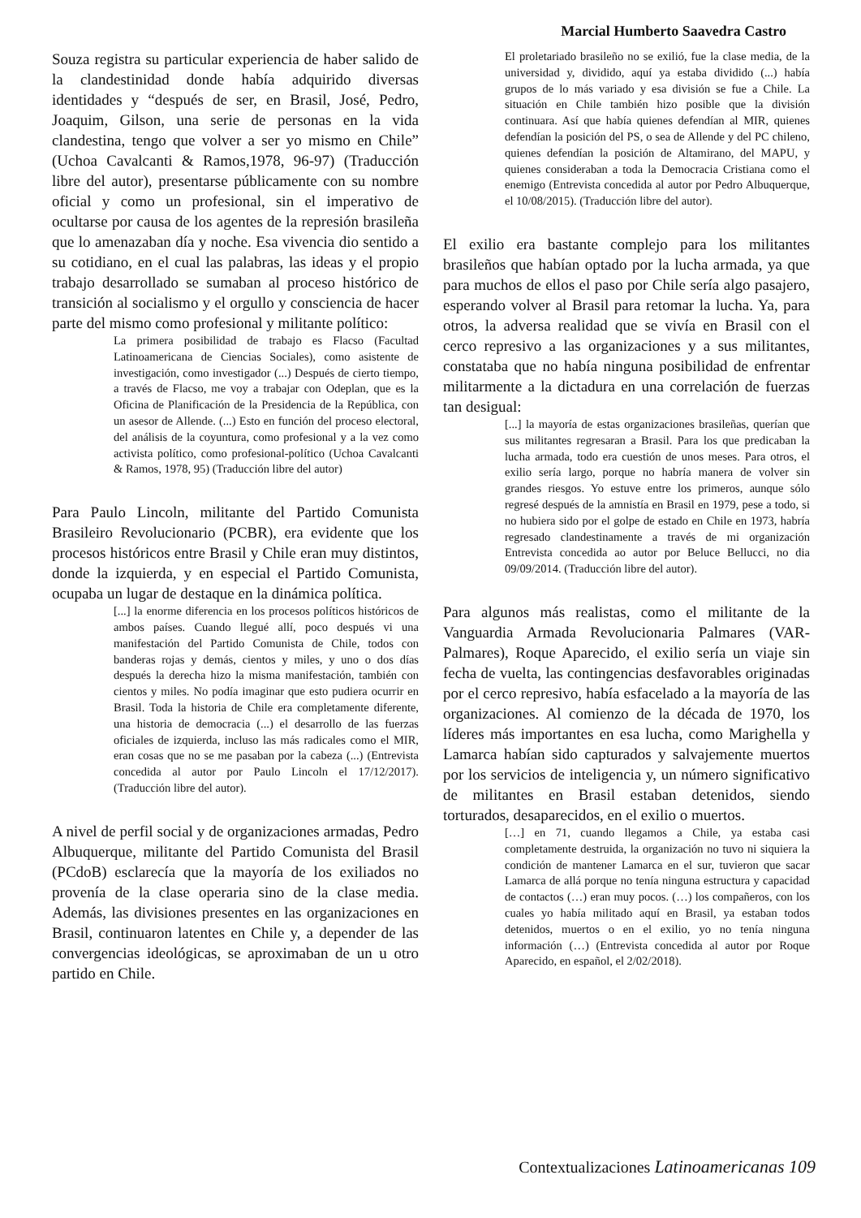Marcial Humberto Saavedra Castro
Souza registra su particular experiencia de haber salido de la clandestinidad donde había adquirido diversas identidades y “después de ser, en Brasil, José, Pedro, Joaquim, Gilson, una serie de personas en la vida clandestina, tengo que volver a ser yo mismo en Chile” (Uchoa Cavalcanti & Ramos,1978, 96-97) (Traducción libre del autor), presentarse públicamente con su nombre oficial y como un profesional, sin el imperativo de ocultarse por causa de los agentes de la represión brasileña que lo amenazaban día y noche. Esa vivencia dio sentido a su cotidiano, en el cual las palabras, las ideas y el propio trabajo desarrollado se sumaban al proceso histórico de transición al socialismo y el orgullo y consciencia de hacer parte del mismo como profesional y militante político:
La primera posibilidad de trabajo es Flacso (Facultad Latinoamericana de Ciencias Sociales), como asistente de investigación, como investigador (...) Después de cierto tiempo, a través de Flacso, me voy a trabajar con Odeplan, que es la Oficina de Planificación de la Presidencia de la República, con un asesor de Allende. (...) Esto en función del proceso electoral, del análisis de la coyuntura, como profesional y a la vez como activista político, como profesional-político (Uchoa Cavalcanti & Ramos, 1978, 95) (Traducción libre del autor)
Para Paulo Lincoln, militante del Partido Comunista Brasileiro Revolucionario (PCBR), era evidente que los procesos históricos entre Brasil y Chile eran muy distintos, donde la izquierda, y en especial el Partido Comunista, ocupaba un lugar de destaque en la dinámica política.
[...] la enorme diferencia en los procesos políticos históricos de ambos países. Cuando llegué allí, poco después vi una manifestación del Partido Comunista de Chile, todos con banderas rojas y demás, cientos y miles, y uno o dos días después la derecha hizo la misma manifestación, también con cientos y miles. No podía imaginar que esto pudiera ocurrir en Brasil. Toda la historia de Chile era completamente diferente, una historia de democracia (...) el desarrollo de las fuerzas oficiales de izquierda, incluso las más radicales como el MIR, eran cosas que no se me pasaban por la cabeza (...) (Entrevista concedida al autor por Paulo Lincoln el 17/12/2017). (Traducción libre del autor).
A nivel de perfil social y de organizaciones armadas, Pedro Albuquerque, militante del Partido Comunista del Brasil (PCdoB) esclarecía que la mayoría de los exiliados no provenía de la clase operaria sino de la clase media. Además, las divisiones presentes en las organizaciones en Brasil, continuaron latentes en Chile y, a depender de las convergencias ideológicas, se aproximaban de un u otro partido en Chile.
El proletariado brasileño no se exilió, fue la clase media, de la universidad y, dividido, aquí ya estaba dividido (...) había grupos de lo más variado y esa división se fue a Chile. La situación en Chile también hizo posible que la división continuara. Así que había quienes defendían al MIR, quienes defendían la posición del PS, o sea de Allende y del PC chileno, quienes defendían la posición de Altamirano, del MAPU, y quienes consideraban a toda la Democracia Cristiana como el enemigo (Entrevista concedida al autor por Pedro Albuquerque, el 10/08/2015). (Traducción libre del autor).
El exilio era bastante complejo para los militantes brasileños que habían optado por la lucha armada, ya que para muchos de ellos el paso por Chile sería algo pasajero, esperando volver al Brasil para retomar la lucha. Ya, para otros, la adversa realidad que se vivía en Brasil con el cerco represivo a las organizaciones y a sus militantes, constataba que no había ninguna posibilidad de enfrentar militarmente a la dictadura en una correlación de fuerzas tan desigual:
[...] la mayoría de estas organizaciones brasileñas, querían que sus militantes regresaran a Brasil. Para los que predicaban la lucha armada, todo era cuestión de unos meses. Para otros, el exilio sería largo, porque no habría manera de volver sin grandes riesgos. Yo estuve entre los primeros, aunque sólo regresé después de la amnistía en Brasil en 1979, pese a todo, si no hubiera sido por el golpe de estado en Chile en 1973, habría regresado clandestinamente a través de mi organización Entrevista concedida ao autor por Beluce Bellucci, no dia 09/09/2014. (Traducción libre del autor).
Para algunos más realistas, como el militante de la Vanguardia Armada Revolucionaria Palmares (VAR-Palmares), Roque Aparecido, el exilio sería un viaje sin fecha de vuelta, las contingencias desfavorables originadas por el cerco represivo, había esfacelado a la mayoría de las organizaciones. Al comienzo de la década de 1970, los líderes más importantes en esa lucha, como Marighella y Lamarca habían sido capturados y salvajemente muertos por los servicios de inteligencia y, un número significativo de militantes en Brasil estaban detenidos, siendo torturados, desaparecidos, en el exilio o muertos.
[…] en 71, cuando llegamos a Chile, ya estaba casi completamente destruida, la organización no tuvo ni siquiera la condición de mantener Lamarca en el sur, tuvieron que sacar Lamarca de allá porque no tenía ninguna estructura y capacidad de contactos (…) eran muy pocos. (…) los compañeros, con los cuales yo había militado aquí en Brasil, ya estaban todos detenidos, muertos o en el exilio, yo no tenía ninguna información (…) (Entrevista concedida al autor por Roque Aparecido, en español, el 2/02/2018).
Contextualizaciones Latinoamericanas 109